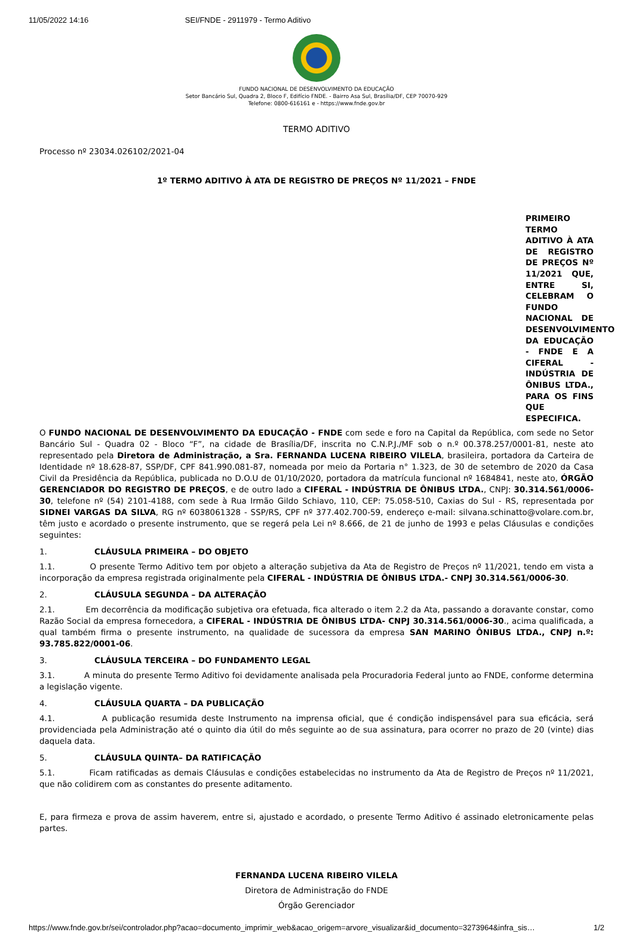11/05/2022 14:16 SEI/FNDE - 2911979 - Termo Aditivo
FUNDO NACIONAL DE DESENVOLVIMENTO DA EDUCAÇÃO
Setor Bancário Sul, Quadra 2, Bloco F, Edifício FNDE. - Bairro Asa Sul, Brasília/DF, CEP 70070-929
Telefone: 0800-616161 e - https://www.fnde.gov.br
TERMO ADITIVO
Processo nº 23034.026102/2021-04
1º TERMO ADITIVO À ATA DE REGISTRO DE PREÇOS Nº 11/2021 – FNDE
PRIMEIRO TERMO ADITIVO À ATA DE REGISTRO DE PREÇOS Nº 11/2021 QUE, ENTRE SI, CELEBRAM O FUNDO NACIONAL DE DESENVOLVIMENTO DA EDUCAÇÃO - FNDE E A CIFERAL - INDÚSTRIA DE ÔNIBUS LTDA., PARA OS FINS QUE ESPECIFICA.
O FUNDO NACIONAL DE DESENVOLVIMENTO DA EDUCAÇÃO - FNDE com sede e foro na Capital da República, com sede no Setor Bancário Sul - Quadra 02 - Bloco “F”, na cidade de Brasília/DF, inscrita no C.N.P.J./MF sob o n.º 00.378.257/0001-81, neste ato representado pela Diretora de Administração, a Sra. FERNANDA LUCENA RIBEIRO VILELA, brasileira, portadora da Carteira de Identidade nº 18.628-87, SSP/DF, CPF 841.990.081-87, nomeada por meio da Portaria n° 1.323, de 30 de setembro de 2020 da Casa Civil da Presidência da República, publicada no D.O.U de 01/10/2020, portadora da matrícula funcional nº 1684841, neste ato, ÓRGÃO GERENCIADOR DO REGISTRO DE PREÇOS, e de outro lado a CIFERAL - INDÚSTRIA DE ÔNIBUS LTDA., CNPJ: 30.314.561/0006-30, telefone nº (54) 2101-4188, com sede à Rua Irmão Gildo Schiavo, 110, CEP: 75.058-510, Caxias do Sul - RS, representada por SIDNEI VARGAS DA SILVA, RG nº 6038061328 - SSP/RS, CPF nº 377.402.700-59, endereço e-mail: silvana.schinatto@volare.com.br, têm justo e acordado o presente instrumento, que se regerá pela Lei nº 8.666, de 21 de junho de 1993 e pelas Cláusulas e condições seguintes:
1. CLÁUSULA PRIMEIRA – DO OBJETO
1.1. O presente Termo Aditivo tem por objeto a alteração subjetiva da Ata de Registro de Preços nº 11/2021, tendo em vista a incorporação da empresa registrada originalmente pela CIFERAL - INDÚSTRIA DE ÔNIBUS LTDA.- CNPJ 30.314.561/0006-30.
2. CLÁUSULA SEGUNDA – DA ALTERAÇÃO
2.1. Em decorrência da modificação subjetiva ora efetuada, fica alterado o item 2.2 da Ata, passando a doravante constar, como Razão Social da empresa fornecedora, a CIFERAL - INDÚSTRIA DE ÔNIBUS LTDA- CNPJ 30.314.561/0006-30., acima qualificada, a qual também firma o presente instrumento, na qualidade de sucessora da empresa SAN MARINO ÔNIBUS LTDA., CNPJ n.º: 93.785.822/0001-06.
3. CLÁUSULA TERCEIRA – DO FUNDAMENTO LEGAL
3.1. A minuta do presente Termo Aditivo foi devidamente analisada pela Procuradoria Federal junto ao FNDE, conforme determina a legislação vigente.
4. CLÁUSULA QUARTA – DA PUBLICAÇÃO
4.1. A publicação resumida deste Instrumento na imprensa oficial, que é condição indispensável para sua eficácia, será providenciada pela Administração até o quinto dia útil do mês seguinte ao de sua assinatura, para ocorrer no prazo de 20 (vinte) dias daquela data.
5. CLÁUSULA QUINTA– DA RATIFICAÇÃO
5.1. Ficam ratificadas as demais Cláusulas e condições estabelecidas no instrumento da Ata de Registro de Preços nº 11/2021, que não colidirem com as constantes do presente aditamento.
E, para firmeza e prova de assim haverem, entre si, ajustado e acordado, o presente Termo Aditivo é assinado eletronicamente pelas partes.
FERNANDA LUCENA RIBEIRO VILELA
Diretora de Administração do FNDE
Órgão Gerenciador
https://www.fnde.gov.br/sei/controlador.php?acao=documento_imprimir_web&acao_origem=arvore_visualizar&id_documento=3273964&infra_sis… 1/2